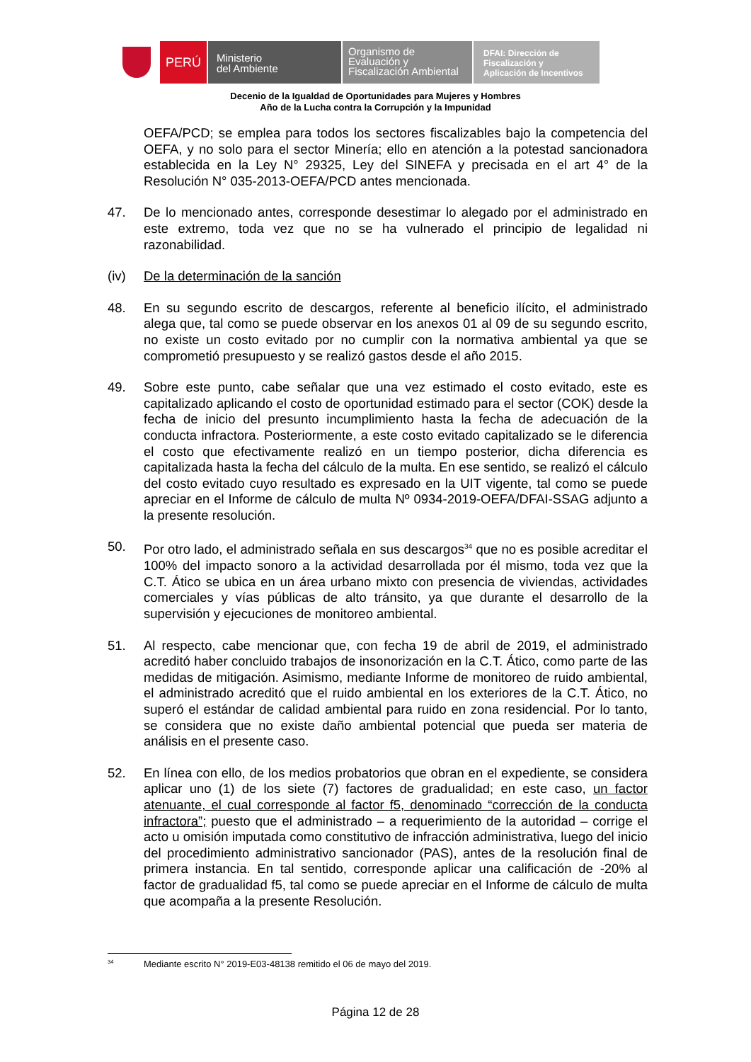PERÚ
Ministerio
del Ambiente
Organismo de
Evaluación y
Fiscalización Ambiental
DFAI: Dirección de
Fiscalización y
Aplicación de Incentivos
Decenio de la Igualdad de Oportunidades para Mujeres y Hombres
Año de la Lucha contra la Corrupción y la Impunidad
OEFA/PCD; se emplea para todos los sectores fiscalizables bajo la competencia del OEFA, y no solo para el sector Minería; ello en atención a la potestad sancionadora establecida en la Ley N° 29325, Ley del SINEFA y precisada en el art 4° de la Resolución N° 035-2013-OEFA/PCD antes mencionada.
47. De lo mencionado antes, corresponde desestimar lo alegado por el administrado en este extremo, toda vez que no se ha vulnerado el principio de legalidad ni razonabilidad.
(iv) De la determinación de la sanción
48. En su segundo escrito de descargos, referente al beneficio ilícito, el administrado alega que, tal como se puede observar en los anexos 01 al 09 de su segundo escrito, no existe un costo evitado por no cumplir con la normativa ambiental ya que se comprometió presupuesto y se realizó gastos desde el año 2015.
49. Sobre este punto, cabe señalar que una vez estimado el costo evitado, este es capitalizado aplicando el costo de oportunidad estimado para el sector (COK) desde la fecha de inicio del presunto incumplimiento hasta la fecha de adecuación de la conducta infractora. Posteriormente, a este costo evitado capitalizado se le diferencia el costo que efectivamente realizó en un tiempo posterior, dicha diferencia es capitalizada hasta la fecha del cálculo de la multa. En ese sentido, se realizó el cálculo del costo evitado cuyo resultado es expresado en la UIT vigente, tal como se puede apreciar en el Informe de cálculo de multa Nº 0934-2019-OEFA/DFAI-SSAG adjunto a la presente resolución.
50. Por otro lado, el administrado señala en sus descargos<sup>34</sup> que no es posible acreditar el 100% del impacto sonoro a la actividad desarrollada por él mismo, toda vez que la C.T. Ático se ubica en un área urbano mixto con presencia de viviendas, actividades comerciales y vías públicas de alto tránsito, ya que durante el desarrollo de la supervisión y ejecuciones de monitoreo ambiental.
51. Al respecto, cabe mencionar que, con fecha 19 de abril de 2019, el administrado acreditó haber concluido trabajos de insonorización en la C.T. Ático, como parte de las medidas de mitigación. Asimismo, mediante Informe de monitoreo de ruido ambiental, el administrado acreditó que el ruido ambiental en los exteriores de la C.T. Ático, no superó el estándar de calidad ambiental para ruido en zona residencial. Por lo tanto, se considera que no existe daño ambiental potencial que pueda ser materia de análisis en el presente caso.
52. En línea con ello, de los medios probatorios que obran en el expediente, se considera aplicar uno (1) de los siete (7) factores de gradualidad; en este caso, un factor atenuante, el cual corresponde al factor f5, denominado “corrección de la conducta infractora”; puesto que el administrado – a requerimiento de la autoridad – corrige el acto u omisión imputada como constitutivo de infracción administrativa, luego del inicio del procedimiento administrativo sancionador (PAS), antes de la resolución final de primera instancia. En tal sentido, corresponde aplicar una calificación de -20% al factor de gradualidad f5, tal como se puede apreciar en el Informe de cálculo de multa que acompaña a la presente Resolución.
<sup>34</sup> Mediante escrito N° 2019-E03-48138 remitido el 06 de mayo del 2019.
Página 12 de 28